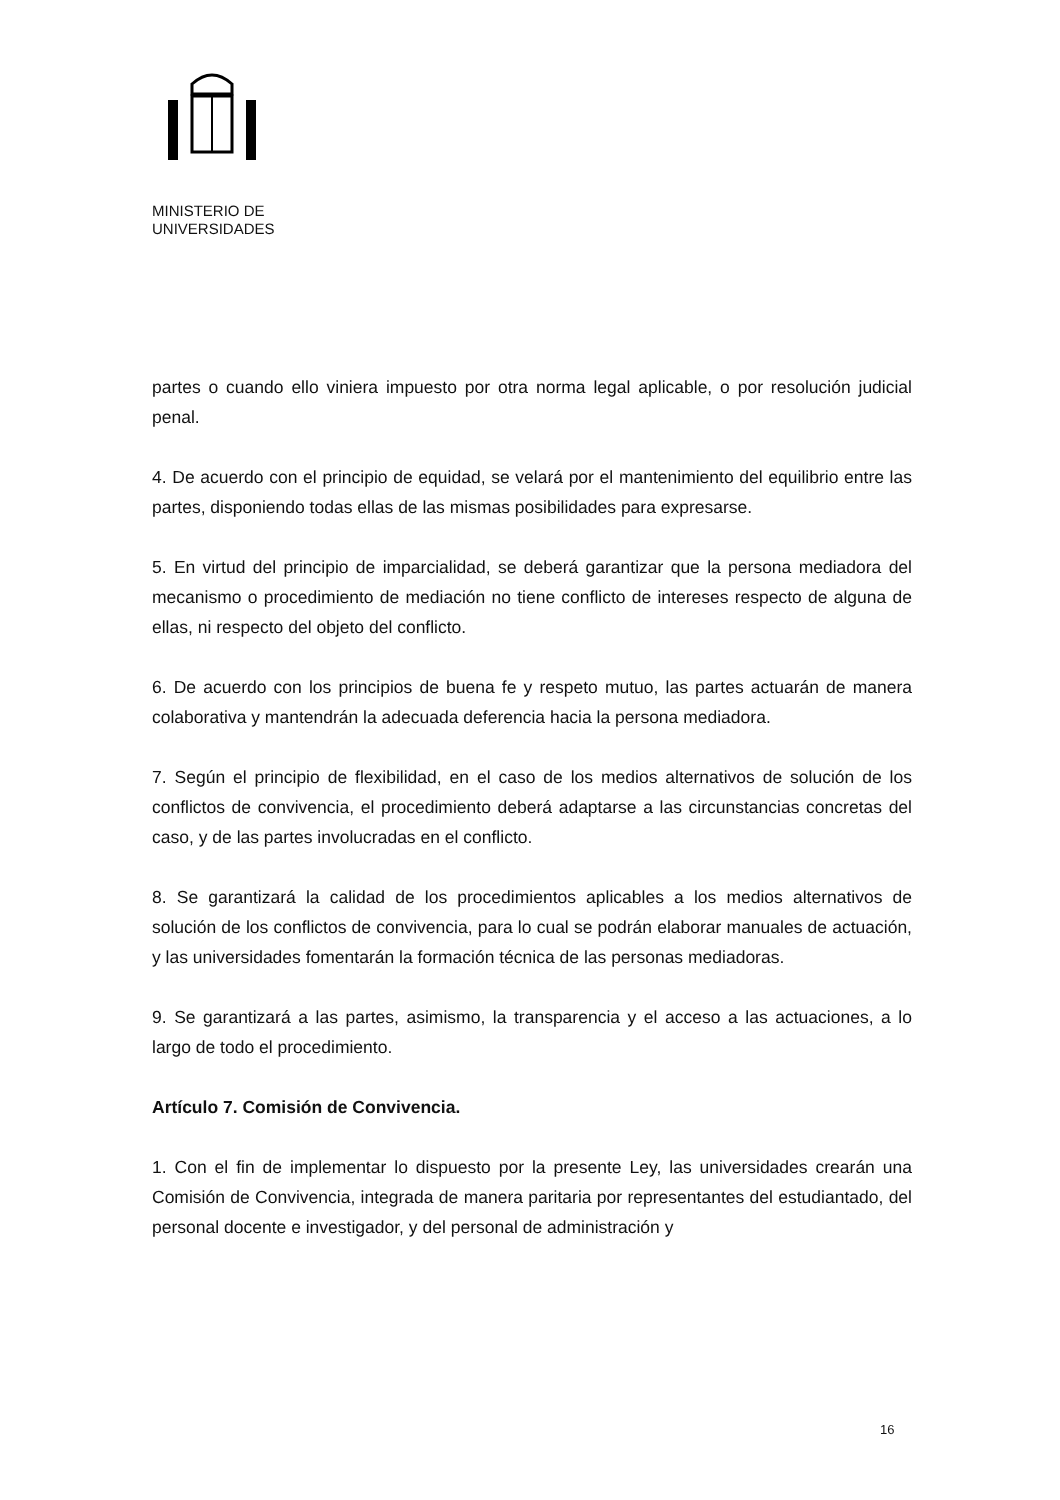MINISTERIO DE
UNIVERSIDADES
partes o cuando ello viniera impuesto por otra norma legal aplicable, o por resolución judicial penal.
4. De acuerdo con el principio de equidad, se velará por el mantenimiento del equilibrio entre las partes, disponiendo todas ellas de las mismas posibilidades para expresarse.
5. En virtud del principio de imparcialidad, se deberá garantizar que la persona mediadora del mecanismo o procedimiento de mediación no tiene conflicto de intereses respecto de alguna de ellas, ni respecto del objeto del conflicto.
6. De acuerdo con los principios de buena fe y respeto mutuo, las partes actuarán de manera colaborativa y mantendrán la adecuada deferencia hacia la persona mediadora.
7. Según el principio de flexibilidad, en el caso de los medios alternativos de solución de los conflictos de convivencia, el procedimiento deberá adaptarse a las circunstancias concretas del caso, y de las partes involucradas en el conflicto.
8. Se garantizará la calidad de los procedimientos aplicables a los medios alternativos de solución de los conflictos de convivencia, para lo cual se podrán elaborar manuales de actuación, y las universidades fomentarán la formación técnica de las personas mediadoras.
9. Se garantizará a las partes, asimismo, la transparencia y el acceso a las actuaciones, a lo largo de todo el procedimiento.
Artículo 7. Comisión de Convivencia.
1. Con el fin de implementar lo dispuesto por la presente Ley, las universidades crearán una Comisión de Convivencia, integrada de manera paritaria por representantes del estudiantado, del personal docente e investigador, y del personal de administración y
16